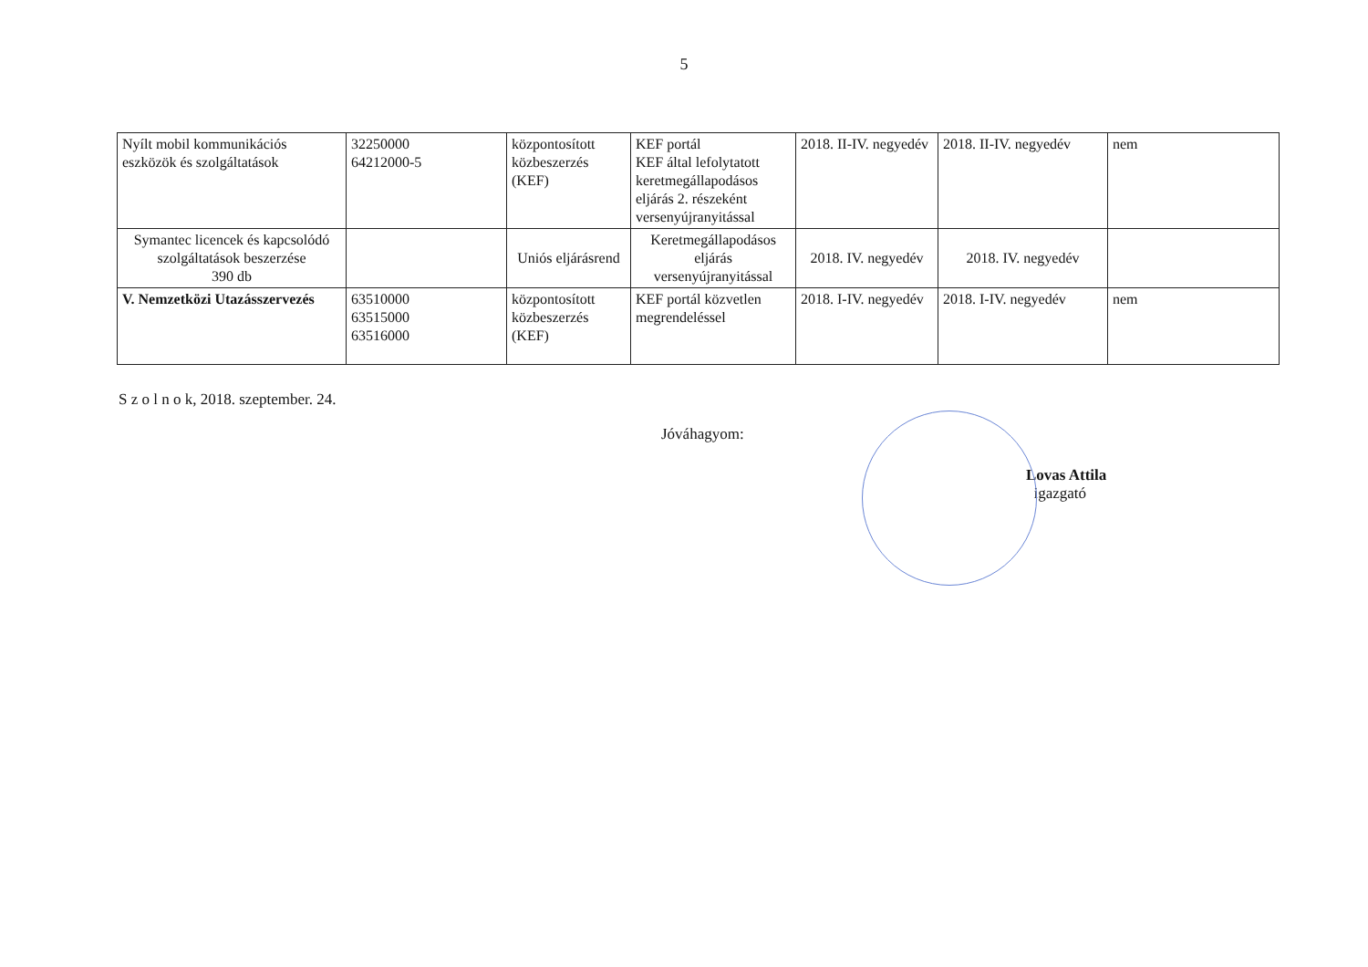5
| Nyílt mobil kommunikációs eszközök és szolgáltatások | 32250000 64212000-5 | központosított közbeszerzés (KEF) | KEF portál KEF által lefolytatott keretmegállapodásos eljárás 2. részeként versenyújranyitással | 2018. II-IV. negyedév | 2018. II-IV. negyedév | nem |
| Symantec licencek és kapcsolódó szolgáltatások beszerzése 390 db | | Uniós eljárásrend | Keretmegállapodásos eljárás versenyújranyitással | 2018. IV. negyedév | 2018. IV. negyedév | |
| V. Nemzetközi Utazásszervezés | 63510000 63515000 63516000 | központosított közbeszerzés (KEF) | KEF portál közvetlen megrendeléssel | 2018. I-IV. negyedév | 2018. I-IV. negyedév | nem |
S z o l n o k, 2018. szeptember. 24.
Jóváhagyom:
Lovas Attila
igazgató